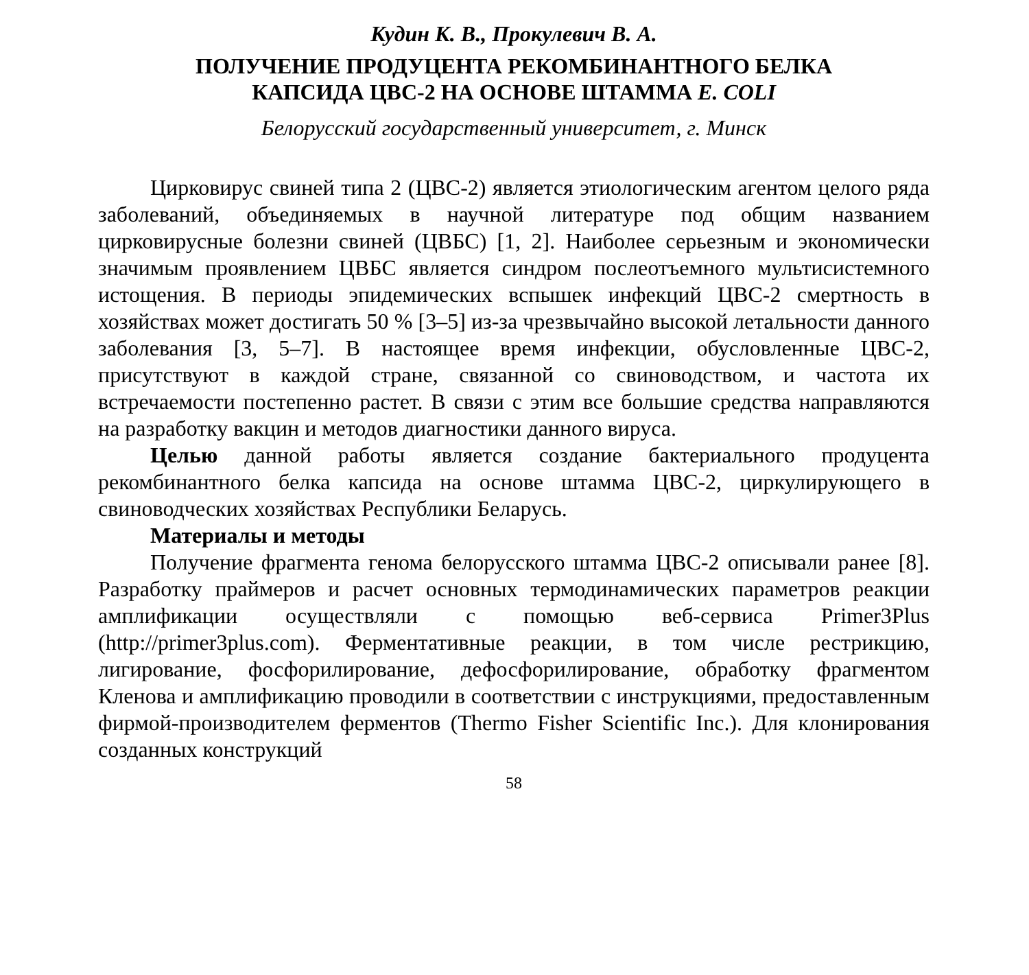Кудин К. В., Прокулевич В. А.
ПОЛУЧЕНИЕ ПРОДУЦЕНТА РЕКОМБИНАНТНОГО БЕЛКА
КАПСИДА ЦВС-2 НА ОСНОВЕ ШТАММА E. COLI
Белорусский государственный университет, г. Минск
Цирковирус свиней типа 2 (ЦВС-2) является этиологическим агентом целого ряда заболеваний, объединяемых в научной литературе под общим названием цирковирусные болезни свиней (ЦВБС) [1, 2]. Наиболее серьезным и экономически значимым проявлением ЦВБС является синдром послеотъемного мультисистемного истощения. В периоды эпидемических вспышек инфекций ЦВС-2 смертность в хозяйствах может достигать 50 % [3–5] из-за чрезвычайно высокой летальности данного заболевания [3, 5–7]. В настоящее время инфекции, обусловленные ЦВС-2, присутствуют в каждой стране, связанной со свиноводством, и частота их встречаемости постепенно растет. В связи с этим все большие средства направляются на разработку вакцин и методов диагностики данного вируса.
Целью данной работы является создание бактериального продуцента рекомбинантного белка капсида на основе штамма ЦВС-2, циркулирующего в свиноводческих хозяйствах Республики Беларусь.
Материалы и методы
Получение фрагмента генома белорусского штамма ЦВС-2 описывали ранее [8]. Разработку праймеров и расчет основных термодинамических параметров реакции амплификации осуществляли с помощью веб-сервиса Primer3Plus (http://primer3plus.com). Ферментативные реакции, в том числе рестрикцию, лигирование, фосфорилирование, дефосфорилирование, обработку фрагментом Кленова и амплификацию проводили в соответствии с инструкциями, предоставленным фирмой-производителем ферментов (Thermo Fisher Scientific Inc.). Для клонирования созданных конструкций
58